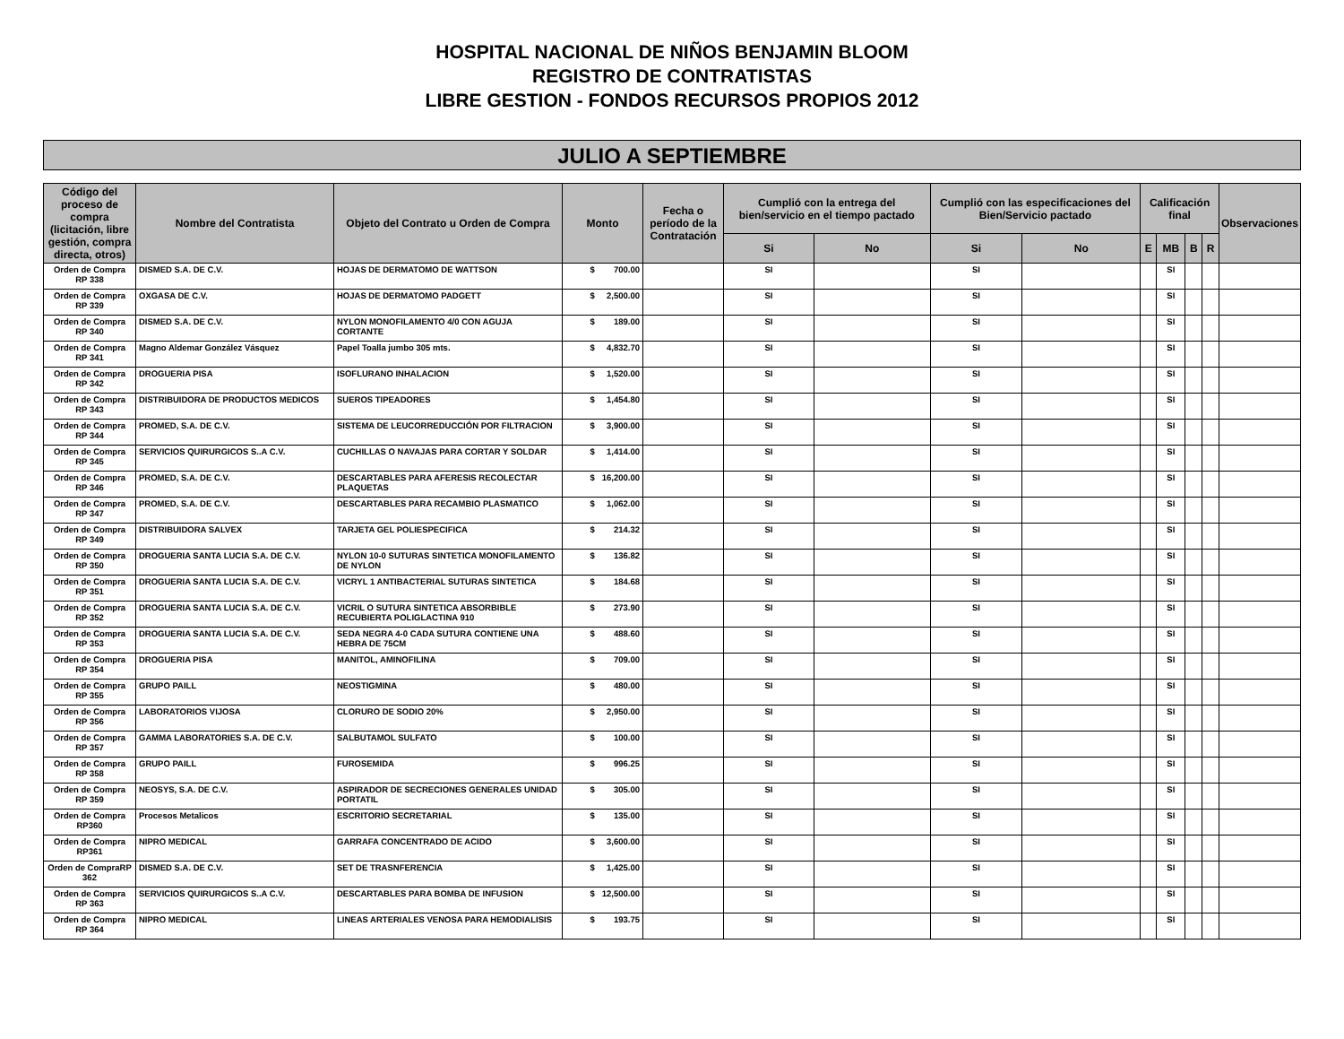HOSPITAL NACIONAL DE NIÑOS BENJAMIN BLOOM
REGISTRO DE CONTRATISTAS
LIBRE GESTION - FONDOS RECURSOS PROPIOS 2012
JULIO A SEPTIEMBRE
| Código del proceso de compra (licitación, libre gestión, compra directa, otros) | Nombre del Contratista | Objeto del Contrato u Orden de Compra | Monto | Fecha o período de la Contratación | Cumplió con la entrega del bien/servicio en el tiempo pactado | | Cumplió con las especificaciones del Bien/Servicio pactado | | Calificación final | | | | Observaciones |
| --- | --- | --- | --- | --- | --- | --- | --- | --- | --- | --- | --- | --- | --- |
| | | | | | Si | No | Si | No | E | MB | B | R | |
| Orden de Compra RP 338 | DISMED S.A. DE C.V. | HOJAS DE DERMATOMO DE WATTSON | $ 700.00 | | SI | | SI | | | SI | | | |
| Orden de Compra RP 339 | OXGASA DE C.V. | HOJAS DE DERMATOMO PADGETT | $ 2,500.00 | | SI | | SI | | | SI | | | |
| Orden de Compra RP 340 | DISMED S.A. DE C.V. | NYLON MONOFILAMENTO 4/0 CON AGUJA CORTANTE | $ 189.00 | | SI | | SI | | | SI | | | |
| Orden de Compra RP 341 | Magno Aldemar González Vásquez | Papel Toalla jumbo 305 mts. | $ 4,832.70 | | SI | | SI | | | SI | | | |
| Orden de Compra RP 342 | DROGUERIA PISA | ISOFLURANO INHALACION | $ 1,520.00 | | SI | | SI | | | SI | | | |
| Orden de Compra RP 343 | DISTRIBUIDORA DE PRODUCTOS MEDICOS | SUEROS TIPEADORES | $ 1,454.80 | | SI | | SI | | | SI | | | |
| Orden de Compra RP 344 | PROMED, S.A. DE C.V. | SISTEMA DE LEUCORREDUCCIÓN POR FILTRACION | $ 3,900.00 | | SI | | SI | | | SI | | | |
| Orden de Compra RP 345 | SERVICIOS QUIRURGICOS S..A C.V. | CUCHILLAS O NAVAJAS PARA CORTAR Y SOLDAR | $ 1,414.00 | | SI | | SI | | | SI | | | |
| Orden de Compra RP 346 | PROMED, S.A. DE C.V. | DESCARTABLES PARA AFERESIS RECOLECTAR PLAQUETAS | $ 16,200.00 | | SI | | SI | | | SI | | | |
| Orden de Compra RP 347 | PROMED, S.A. DE C.V. | DESCARTABLES PARA RECAMBIO PLASMATICO | $ 1,062.00 | | SI | | SI | | | SI | | | |
| Orden de Compra RP 349 | DISTRIBUIDORA SALVEX | TARJETA GEL POLIESPECIFICA | $ 214.32 | | SI | | SI | | | SI | | | |
| Orden de Compra RP 350 | DROGUERIA SANTA LUCIA S.A. DE C.V. | NYLON 10-0 SUTURAS SINTETICA MONOFILAMENTO DE NYLON | $ 136.82 | | SI | | SI | | | SI | | | |
| Orden de Compra RP 351 | DROGUERIA SANTA LUCIA S.A. DE C.V. | VICRYL 1 ANTIBACTERIAL SUTURAS SINTETICA | $ 184.68 | | SI | | SI | | | SI | | | |
| Orden de Compra RP 352 | DROGUERIA SANTA LUCIA S.A. DE C.V. | VICRIL O SUTURA SINTETICA ABSORBIBLE RECUBIERTA POLIGLACTINA 910 | $ 273.90 | | SI | | SI | | | SI | | | |
| Orden de Compra RP 353 | DROGUERIA SANTA LUCIA S.A. DE C.V. | SEDA NEGRA 4-0 CADA SUTURA CONTIENE UNA HEBRA DE 75CM | $ 488.60 | | SI | | SI | | | SI | | | |
| Orden de Compra RP 354 | DROGUERIA PISA | MANITOL, AMINOFILINA | $ 709.00 | | SI | | SI | | | SI | | | |
| Orden de Compra RP 355 | GRUPO PAILL | NEOSTIGMINA | $ 480.00 | | SI | | SI | | | SI | | | |
| Orden de Compra RP 356 | LABORATORIOS VIJOSA | CLORURO DE SODIO 20% | $ 2,950.00 | | SI | | SI | | | SI | | | |
| Orden de Compra RP 357 | GAMMA LABORATORIES S.A. DE C.V. | SALBUTAMOL SULFATO | $ 100.00 | | SI | | SI | | | SI | | | |
| Orden de Compra RP 358 | GRUPO PAILL | FUROSEMIDA | $ 996.25 | | SI | | SI | | | SI | | | |
| Orden de Compra RP 359 | NEOSYS, S.A. DE C.V. | ASPIRADOR DE SECRECIONES GENERALES UNIDAD PORTATIL | $ 305.00 | | SI | | SI | | | SI | | | |
| Orden de Compra RP360 | Procesos Metalicos | ESCRITORIO SECRETARIAL | $ 135.00 | | SI | | SI | | | SI | | | |
| Orden de Compra RP361 | NIPRO MEDICAL | GARRAFA CONCENTRADO DE ACIDO | $ 3,600.00 | | SI | | SI | | | SI | | | |
| Orden de CompraRP 362 | DISMED S.A. DE C.V. | SET DE TRASNFERENCIA | $ 1,425.00 | | SI | | SI | | | SI | | | |
| Orden de Compra RP 363 | SERVICIOS QUIRURGICOS S..A C.V. | DESCARTABLES PARA BOMBA DE INFUSION | $ 12,500.00 | | SI | | SI | | | SI | | | |
| Orden de Compra RP 364 | NIPRO MEDICAL | LINEAS ARTERIALES VENOSA PARA HEMODIALISIS | $ 193.75 | | SI | | SI | | | SI | | | |